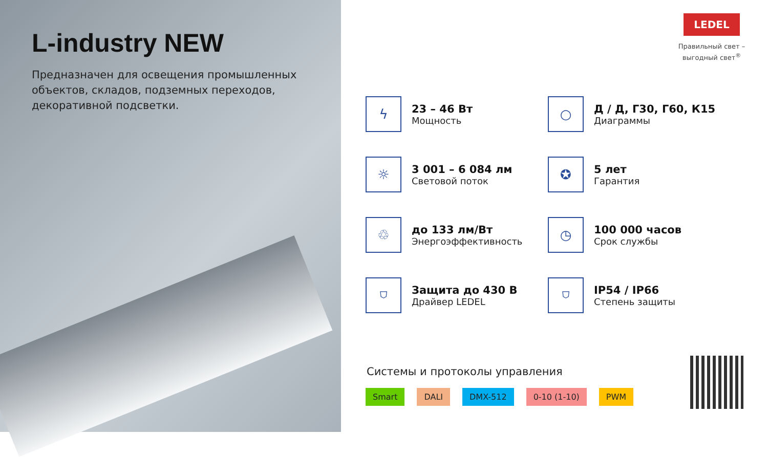L-industry NEW
Предназначен для освещения промышленных объектов, складов, подземных переходов, декоративной подсветки.
LEDEL
Правильный свет –
выгодный свет<sup>®</sup>
ϟ
23 – 46 Вт
Мощность
○
Д / Д, Г30, Г60, К15
Диаграммы
☼
3 001 – 6 084 лм
Световой поток
✪
5 лет
Гарантия
♲
до 133 лм/Вт
Энергоэффективность
◷
100 000 часов
Срок службы
⛉
Защита до 430 В
Драйвер LEDEL
⛉
IP54 / IP66
Степень защиты
Системы и протоколы управления
Smart DALI DMX-512 0-10 (1-10) PWM